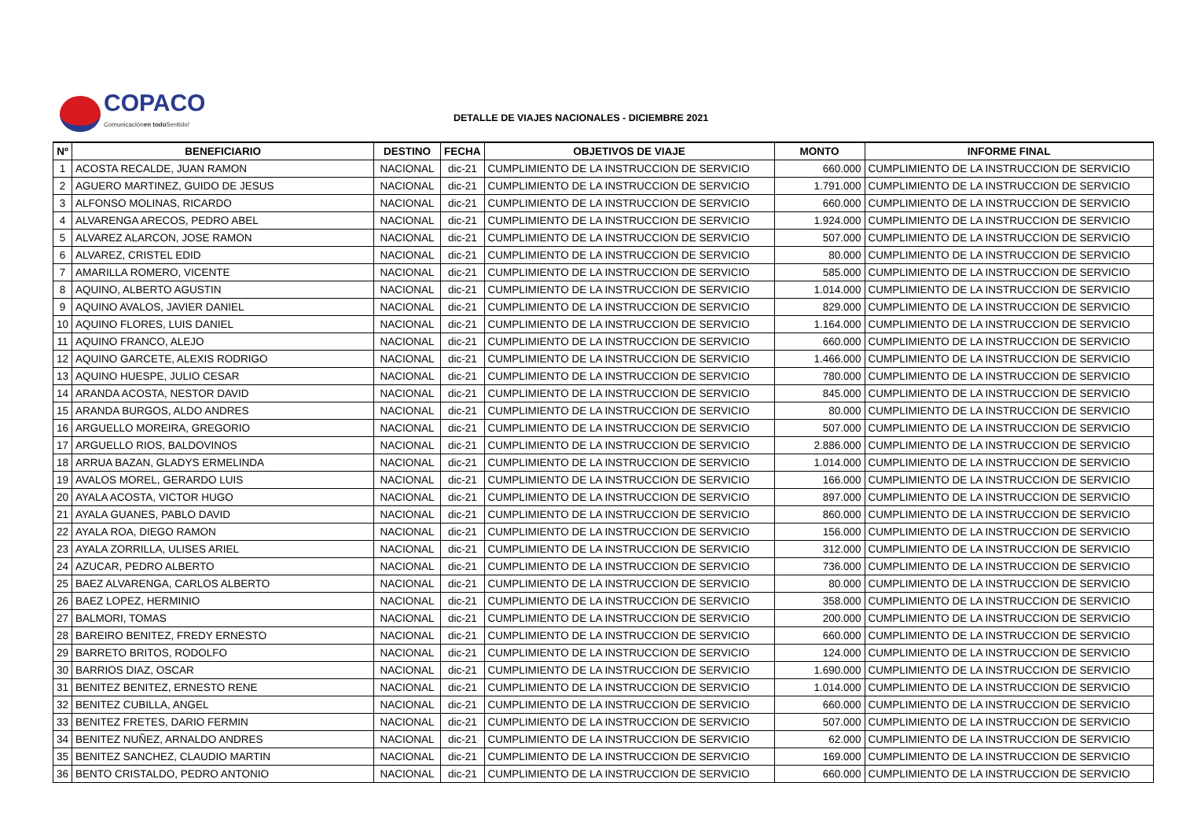COPACO
Comunicaciónen todo Sentido!
DETALLE DE VIAJES NACIONALES - DICIEMBRE 2021
| Nº | BENEFICIARIO | DESTINO | FECHA | OBJETIVOS DE VIAJE | MONTO | INFORME FINAL |
| --- | --- | --- | --- | --- | --- | --- |
| 1 | ACOSTA RECALDE, JUAN RAMON | NACIONAL | dic-21 | CUMPLIMIENTO DE LA INSTRUCCION DE SERVICIO | 660.000 | CUMPLIMIENTO DE LA INSTRUCCION DE SERVICIO |
| 2 | AGUERO MARTINEZ, GUIDO DE JESUS | NACIONAL | dic-21 | CUMPLIMIENTO DE LA INSTRUCCION DE SERVICIO | 1.791.000 | CUMPLIMIENTO DE LA INSTRUCCION DE SERVICIO |
| 3 | ALFONSO MOLINAS, RICARDO | NACIONAL | dic-21 | CUMPLIMIENTO DE LA INSTRUCCION DE SERVICIO | 660.000 | CUMPLIMIENTO DE LA INSTRUCCION DE SERVICIO |
| 4 | ALVARENGA ARECOS, PEDRO ABEL | NACIONAL | dic-21 | CUMPLIMIENTO DE LA INSTRUCCION DE SERVICIO | 1.924.000 | CUMPLIMIENTO DE LA INSTRUCCION DE SERVICIO |
| 5 | ALVAREZ ALARCON, JOSE RAMON | NACIONAL | dic-21 | CUMPLIMIENTO DE LA INSTRUCCION DE SERVICIO | 507.000 | CUMPLIMIENTO DE LA INSTRUCCION DE SERVICIO |
| 6 | ALVAREZ, CRISTEL EDID | NACIONAL | dic-21 | CUMPLIMIENTO DE LA INSTRUCCION DE SERVICIO | 80.000 | CUMPLIMIENTO DE LA INSTRUCCION DE SERVICIO |
| 7 | AMARILLA ROMERO, VICENTE | NACIONAL | dic-21 | CUMPLIMIENTO DE LA INSTRUCCION DE SERVICIO | 585.000 | CUMPLIMIENTO DE LA INSTRUCCION DE SERVICIO |
| 8 | AQUINO, ALBERTO AGUSTIN | NACIONAL | dic-21 | CUMPLIMIENTO DE LA INSTRUCCION DE SERVICIO | 1.014.000 | CUMPLIMIENTO DE LA INSTRUCCION DE SERVICIO |
| 9 | AQUINO AVALOS, JAVIER DANIEL | NACIONAL | dic-21 | CUMPLIMIENTO DE LA INSTRUCCION DE SERVICIO | 829.000 | CUMPLIMIENTO DE LA INSTRUCCION DE SERVICIO |
| 10 | AQUINO FLORES, LUIS DANIEL | NACIONAL | dic-21 | CUMPLIMIENTO DE LA INSTRUCCION DE SERVICIO | 1.164.000 | CUMPLIMIENTO DE LA INSTRUCCION DE SERVICIO |
| 11 | AQUINO FRANCO, ALEJO | NACIONAL | dic-21 | CUMPLIMIENTO DE LA INSTRUCCION DE SERVICIO | 660.000 | CUMPLIMIENTO DE LA INSTRUCCION DE SERVICIO |
| 12 | AQUINO GARCETE, ALEXIS RODRIGO | NACIONAL | dic-21 | CUMPLIMIENTO DE LA INSTRUCCION DE SERVICIO | 1.466.000 | CUMPLIMIENTO DE LA INSTRUCCION DE SERVICIO |
| 13 | AQUINO HUESPE, JULIO CESAR | NACIONAL | dic-21 | CUMPLIMIENTO DE LA INSTRUCCION DE SERVICIO | 780.000 | CUMPLIMIENTO DE LA INSTRUCCION DE SERVICIO |
| 14 | ARANDA ACOSTA, NESTOR DAVID | NACIONAL | dic-21 | CUMPLIMIENTO DE LA INSTRUCCION DE SERVICIO | 845.000 | CUMPLIMIENTO DE LA INSTRUCCION DE SERVICIO |
| 15 | ARANDA BURGOS, ALDO ANDRES | NACIONAL | dic-21 | CUMPLIMIENTO DE LA INSTRUCCION DE SERVICIO | 80.000 | CUMPLIMIENTO DE LA INSTRUCCION DE SERVICIO |
| 16 | ARGUELLO MOREIRA, GREGORIO | NACIONAL | dic-21 | CUMPLIMIENTO DE LA INSTRUCCION DE SERVICIO | 507.000 | CUMPLIMIENTO DE LA INSTRUCCION DE SERVICIO |
| 17 | ARGUELLO RIOS, BALDOVINOS | NACIONAL | dic-21 | CUMPLIMIENTO DE LA INSTRUCCION DE SERVICIO | 2.886.000 | CUMPLIMIENTO DE LA INSTRUCCION DE SERVICIO |
| 18 | ARRUA BAZAN, GLADYS ERMELINDA | NACIONAL | dic-21 | CUMPLIMIENTO DE LA INSTRUCCION DE SERVICIO | 1.014.000 | CUMPLIMIENTO DE LA INSTRUCCION DE SERVICIO |
| 19 | AVALOS MOREL, GERARDO LUIS | NACIONAL | dic-21 | CUMPLIMIENTO DE LA INSTRUCCION DE SERVICIO | 166.000 | CUMPLIMIENTO DE LA INSTRUCCION DE SERVICIO |
| 20 | AYALA ACOSTA, VICTOR HUGO | NACIONAL | dic-21 | CUMPLIMIENTO DE LA INSTRUCCION DE SERVICIO | 897.000 | CUMPLIMIENTO DE LA INSTRUCCION DE SERVICIO |
| 21 | AYALA GUANES, PABLO DAVID | NACIONAL | dic-21 | CUMPLIMIENTO DE LA INSTRUCCION DE SERVICIO | 860.000 | CUMPLIMIENTO DE LA INSTRUCCION DE SERVICIO |
| 22 | AYALA ROA, DIEGO RAMON | NACIONAL | dic-21 | CUMPLIMIENTO DE LA INSTRUCCION DE SERVICIO | 156.000 | CUMPLIMIENTO DE LA INSTRUCCION DE SERVICIO |
| 23 | AYALA ZORRILLA, ULISES ARIEL | NACIONAL | dic-21 | CUMPLIMIENTO DE LA INSTRUCCION DE SERVICIO | 312.000 | CUMPLIMIENTO DE LA INSTRUCCION DE SERVICIO |
| 24 | AZUCAR, PEDRO ALBERTO | NACIONAL | dic-21 | CUMPLIMIENTO DE LA INSTRUCCION DE SERVICIO | 736.000 | CUMPLIMIENTO DE LA INSTRUCCION DE SERVICIO |
| 25 | BAEZ ALVARENGA, CARLOS ALBERTO | NACIONAL | dic-21 | CUMPLIMIENTO DE LA INSTRUCCION DE SERVICIO | 80.000 | CUMPLIMIENTO DE LA INSTRUCCION DE SERVICIO |
| 26 | BAEZ LOPEZ, HERMINIO | NACIONAL | dic-21 | CUMPLIMIENTO DE LA INSTRUCCION DE SERVICIO | 358.000 | CUMPLIMIENTO DE LA INSTRUCCION DE SERVICIO |
| 27 | BALMORI, TOMAS | NACIONAL | dic-21 | CUMPLIMIENTO DE LA INSTRUCCION DE SERVICIO | 200.000 | CUMPLIMIENTO DE LA INSTRUCCION DE SERVICIO |
| 28 | BAREIRO BENITEZ, FREDY ERNESTO | NACIONAL | dic-21 | CUMPLIMIENTO DE LA INSTRUCCION DE SERVICIO | 660.000 | CUMPLIMIENTO DE LA INSTRUCCION DE SERVICIO |
| 29 | BARRETO BRITOS, RODOLFO | NACIONAL | dic-21 | CUMPLIMIENTO DE LA INSTRUCCION DE SERVICIO | 124.000 | CUMPLIMIENTO DE LA INSTRUCCION DE SERVICIO |
| 30 | BARRIOS DIAZ, OSCAR | NACIONAL | dic-21 | CUMPLIMIENTO DE LA INSTRUCCION DE SERVICIO | 1.690.000 | CUMPLIMIENTO DE LA INSTRUCCION DE SERVICIO |
| 31 | BENITEZ BENITEZ, ERNESTO RENE | NACIONAL | dic-21 | CUMPLIMIENTO DE LA INSTRUCCION DE SERVICIO | 1.014.000 | CUMPLIMIENTO DE LA INSTRUCCION DE SERVICIO |
| 32 | BENITEZ CUBILLA, ANGEL | NACIONAL | dic-21 | CUMPLIMIENTO DE LA INSTRUCCION DE SERVICIO | 660.000 | CUMPLIMIENTO DE LA INSTRUCCION DE SERVICIO |
| 33 | BENITEZ FRETES, DARIO FERMIN | NACIONAL | dic-21 | CUMPLIMIENTO DE LA INSTRUCCION DE SERVICIO | 507.000 | CUMPLIMIENTO DE LA INSTRUCCION DE SERVICIO |
| 34 | BENITEZ NUÑEZ, ARNALDO ANDRES | NACIONAL | dic-21 | CUMPLIMIENTO DE LA INSTRUCCION DE SERVICIO | 62.000 | CUMPLIMIENTO DE LA INSTRUCCION DE SERVICIO |
| 35 | BENITEZ SANCHEZ, CLAUDIO MARTIN | NACIONAL | dic-21 | CUMPLIMIENTO DE LA INSTRUCCION DE SERVICIO | 169.000 | CUMPLIMIENTO DE LA INSTRUCCION DE SERVICIO |
| 36 | BENTO CRISTALDO, PEDRO ANTONIO | NACIONAL | dic-21 | CUMPLIMIENTO DE LA INSTRUCCION DE SERVICIO | 660.000 | CUMPLIMIENTO DE LA INSTRUCCION DE SERVICIO |